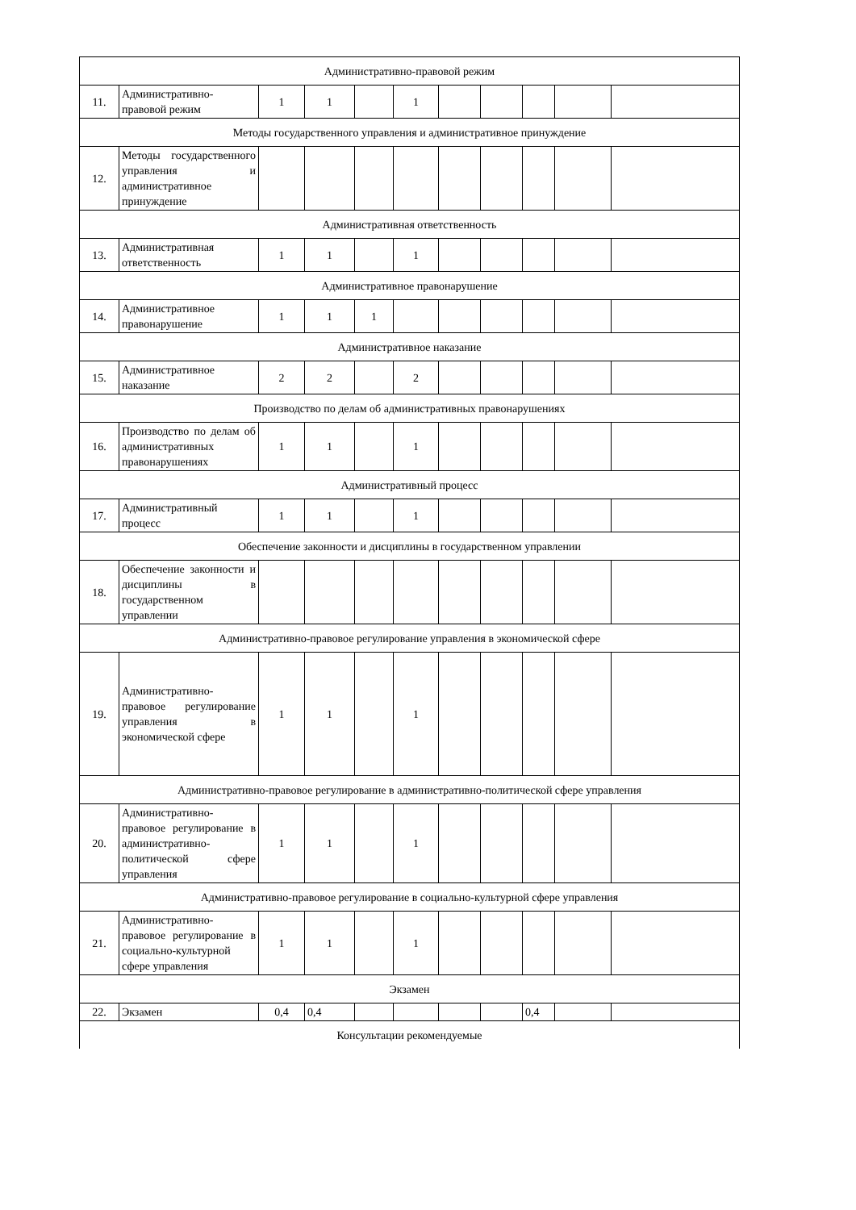| Административно-правовой режим | | | | | | | | | | |
| 11. | Административно-правовой режим | 1 | 1 | | 1 | | | | | |
| Методы государственного управления и административное принуждение | | | | | | | | | | |
| 12. | Методы государственного управления и административное принуждение | | | | | | | | | |
| Административная ответственность | | | | | | | | | | |
| 13. | Административная ответственность | 1 | 1 | | 1 | | | | | |
| Административное правонарушение | | | | | | | | | | |
| 14. | Административное правонарушение | 1 | 1 | 1 | | | | | | |
| Административное наказание | | | | | | | | | | |
| 15. | Административное наказание | 2 | 2 | | 2 | | | | | |
| Производство по делам об административных правонарушениях | | | | | | | | | | |
| 16. | Производство по делам об административных правонарушениях | 1 | 1 | | 1 | | | | | |
| Административный процесс | | | | | | | | | | |
| 17. | Административный процесс | 1 | 1 | | 1 | | | | | |
| Обеспечение законности и дисциплины в государственном управлении | | | | | | | | | | |
| 18. | Обеспечение законности и дисциплины в государственном управлении | | | | | | | | | |
| Административно-правовое регулирование управления в экономической сфере | | | | | | | | | | |
| 19. | Административно-правовое регулирование управления в экономической сфере | 1 | 1 | | 1 | | | | | |
| Административно-правовое регулирование в административно-политической сфере управления | | | | | | | | | | |
| 20. | Административно-правовое регулирование в административно-политической сфере управления | 1 | 1 | | 1 | | | | | |
| Административно-правовое регулирование в социально-культурной сфере управления | | | | | | | | | | |
| 21. | Административно-правовое регулирование в социально-культурной сфере управления | 1 | 1 | | 1 | | | | | |
| Экзамен | | | | | | | | | | |
| 22. | Экзамен | 0,4 | 0,4 | | | | | 0,4 | | |
| Консультации рекомендуемые | | | | | | | | | | |